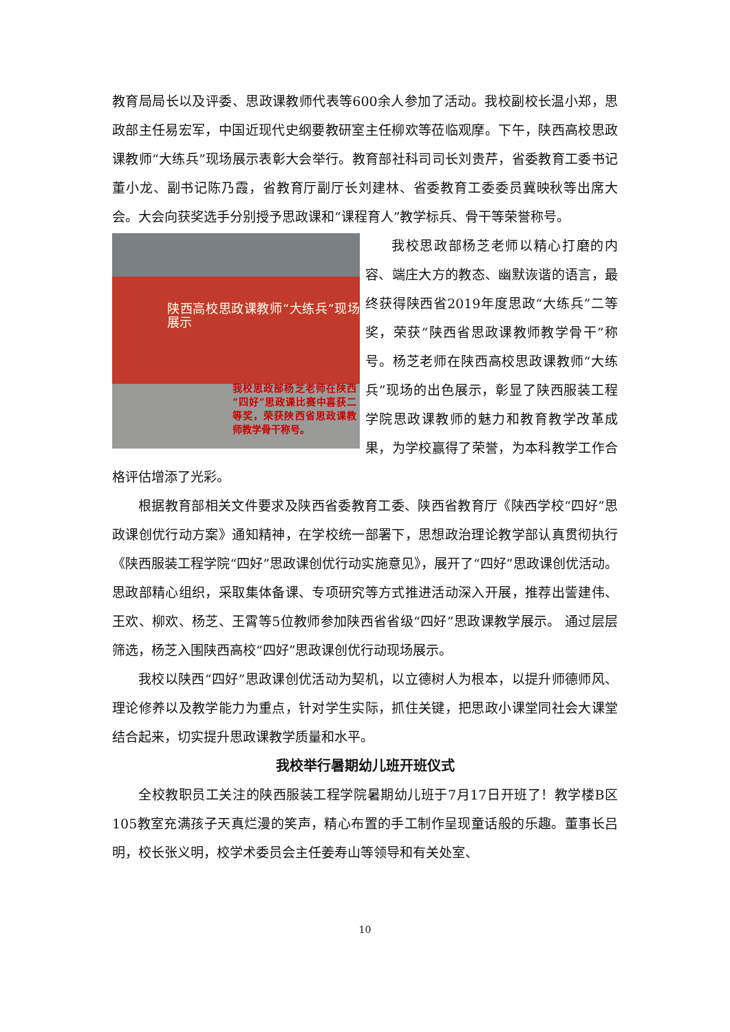教育局局长以及评委、思政课教师代表等600余人参加了活动。我校副校长温小郑，思政部主任易宏军，中国近现代史纲要教研室主任柳欢等莅临观摩。下午，陕西高校思政课教师“大练兵”现场展示表彰大会举行。教育部社科司司长刘贵芹，省委教育工委书记董小龙、副书记陈乃霞，省教育厅副厅长刘建林、省委教育工委委员冀映秋等出席大会。大会向获奖选手分别授予思政课和“课程育人”教学标兵、骨干等荣誉称号。
陕西高校思政课教师“大练兵”现场展示
我校思政部杨芝老师在陕西“四好”思政课比赛中喜获二等奖，荣获陕西省思政课教师教学骨干称号。
我校思政部杨芝老师以精心打磨的内容、端庄大方的教态、幽默诙谐的语言，最终获得陕西省2019年度思政“大练兵”二等奖，荣获“陕西省思政课教师教学骨干”称号。杨芝老师在陕西高校思政课教师“大练兵”现场的出色展示，彰显了陕西服装工程学院思政课教师的魅力和教育教学改革成果，为学校赢得了荣誉，为本科教学工作合格评估增添了光彩。
根据教育部相关文件要求及陕西省委教育工委、陕西省教育厅《陕西学校“四好”思政课创优行动方案》通知精神，在学校统一部署下，思想政治理论教学部认真贯彻执行《陕西服装工程学院“四好”思政课创优行动实施意见》，展开了“四好”思政课创优活动。思政部精心组织，采取集体备课、专项研究等方式推进活动深入开展，推荐出訾建伟、王欢、柳欢、杨芝、王霄等5位教师参加陕西省省级“四好”思政课教学展示。 通过层层筛选，杨芝入围陕西高校“四好”思政课创优行动现场展示。
我校以陕西“四好”思政课创优活动为契机，以立德树人为根本，以提升师德师风、理论修养以及教学能力为重点，针对学生实际，抓住关键，把思政小课堂同社会大课堂结合起来，切实提升思政课教学质量和水平。
我校举行暑期幼儿班开班仪式
全校教职员工关注的陕西服装工程学院暑期幼儿班于7月17日开班了！教学楼B区105教室充满孩子天真烂漫的笑声，精心布置的手工制作呈现童话般的乐趣。董事长吕明，校长张义明，校学术委员会主任姜寿山等领导和有关处室、
10